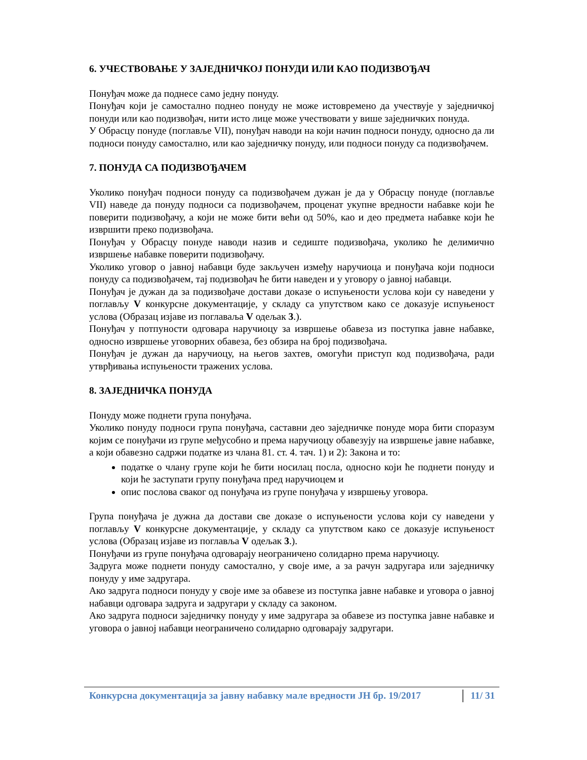6. УЧЕСТВОВАЊЕ У ЗАЈЕДНИЧКОЈ ПОНУДИ ИЛИ КАО ПОДИЗВОЂАЧ
Понуђач може да поднесе само једну понуду.
Понуђач који је самостално поднео понуду не може истовремено да учествује у заједничкој понуди или као подизвођач, нити исто лице може учествовати у више заједничких понуда.
У Обрасцу понуде (поглавље VII), понуђач наводи на који начин подноси понуду, односно да ли подноси понуду самостално, или као заједничку понуду, или подноси понуду са подизвођачем.
7. ПОНУДА СА ПОДИЗВОЂАЧЕМ
Уколико понуђач подноси понуду са подизвођачем дужан је да у Обрасцу понуде (поглавље VII) наведе да понуду подноси са подизвођачем, проценат укупне вредности набавке који ће поверити подизвођачу, а који не може бити већи од 50%, као и део предмета набавке који ће извршити преко подизвођача.
Понуђач у Обрасцу понуде наводи назив и седиште подизвођача, уколико ће делимично извршење набавке поверити подизвођачу.
Уколико уговор о јавној набавци буде закључен између наручиоца и понуђача који подноси понуду са подизвођачем, тај подизвођач ће бити наведен и у уговору о јавној набавци.
Понуђач је дужан да за подизвођаче достави доказе о испуњености услова који су наведени у поглављу V конкурсне документације, у складу са упутством како се доказује испуњеност услова (Образац изјаве из поглаваља V одељак 3.).
Понуђач у потпуности одговара наручиоцу за извршење обавеза из поступка јавне набавке, односно извршење уговорних обавеза, без обзира на број подизвођача.
Понуђач је дужан да наручиоцу, на његов захтев, омогући приступ код подизвођача, ради утврђивања испуњености тражених услова.
8. ЗАЈЕДНИЧКА ПОНУДА
Понуду може поднети група понуђача.
Уколико понуду подноси група понуђача, саставни део заједничке понуде мора бити споразум којим се понуђачи из групе међусобно и према наручиоцу обавезују на извршење јавне набавке, а који обавезно садржи податке из члана 81. ст. 4. тач. 1) и 2): Закона и то:
податке о члану групе који ће бити носилац посла, односно који ће поднети понуду и који ће заступати групу понуђача пред наручиоцем и
опис послова сваког од понуђача из групе понуђача у извршењу уговора.
Група понуђача је дужна да достави све доказе о испуњености услова који су наведени у поглављу V конкурсне документације, у складу са упутством како се доказује испуњеност услова (Образац изјаве из поглавља V одељак 3.).
Понуђачи из групе понуђача одговарају неограничено солидарно према наручиоцу.
Задруга може поднети понуду самостално, у своје име, а за рачун задругара или заједничку понуду у име задругара.
Ако задруга подноси понуду у своје име за обавезе из поступка јавне набавке и уговора о јавној набавци одговара задруга и задругари у складу са законом.
Ако задруга подноси заједничку понуду у име задругара за обавезе из поступка јавне набавке и уговора о јавној набавци неограничено солидарно одговарају задругари.
Конкурсна документација за јавну набавку мале вредности ЈН бр. 19/2017 11/ 31